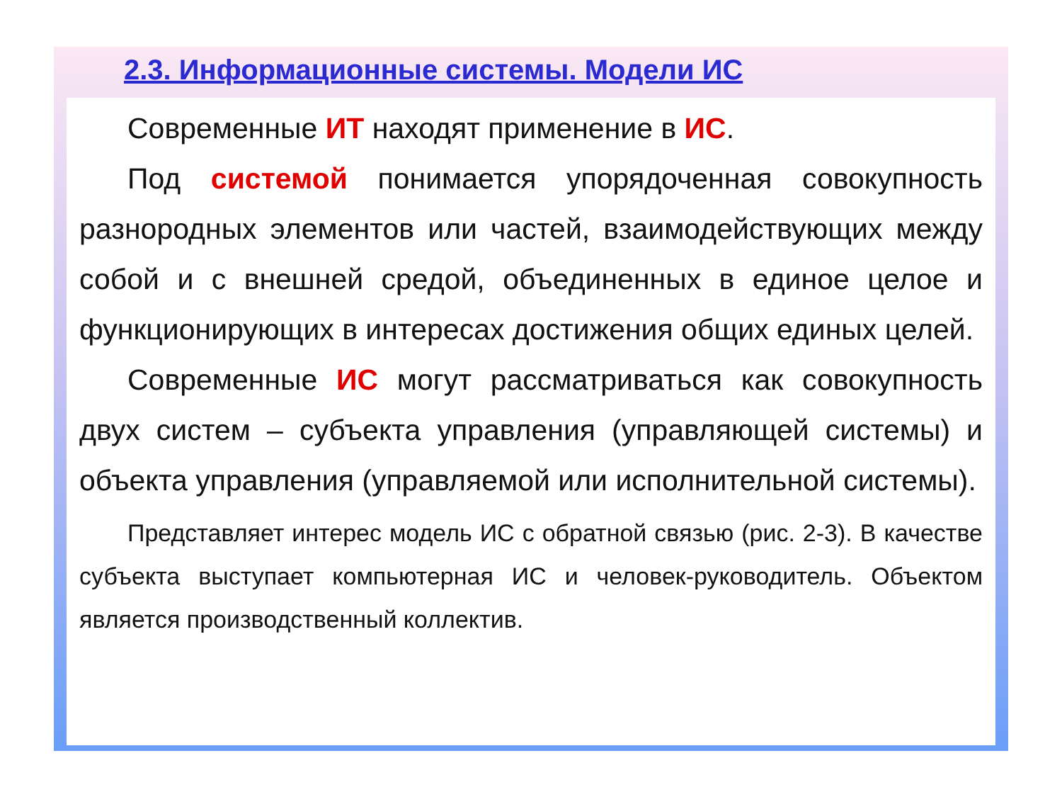2.3. Информационные системы. Модели ИС
Современные ИТ находят применение в ИС.
Под системой понимается упорядоченная совокупность разнородных элементов или частей, взаимодействующих между собой и с внешней средой, объединенных в единое целое и функционирующих в интересах достижения общих единых целей.
Современные ИС могут рассматриваться как совокупность двух систем – субъекта управления (управляющей системы) и объекта управления (управляемой или исполнительной системы).
Представляет интерес модель ИС с обратной связью (рис. 2-3). В качестве субъекта выступает компьютерная ИС и человек-руководитель. Объектом является производственный коллектив.